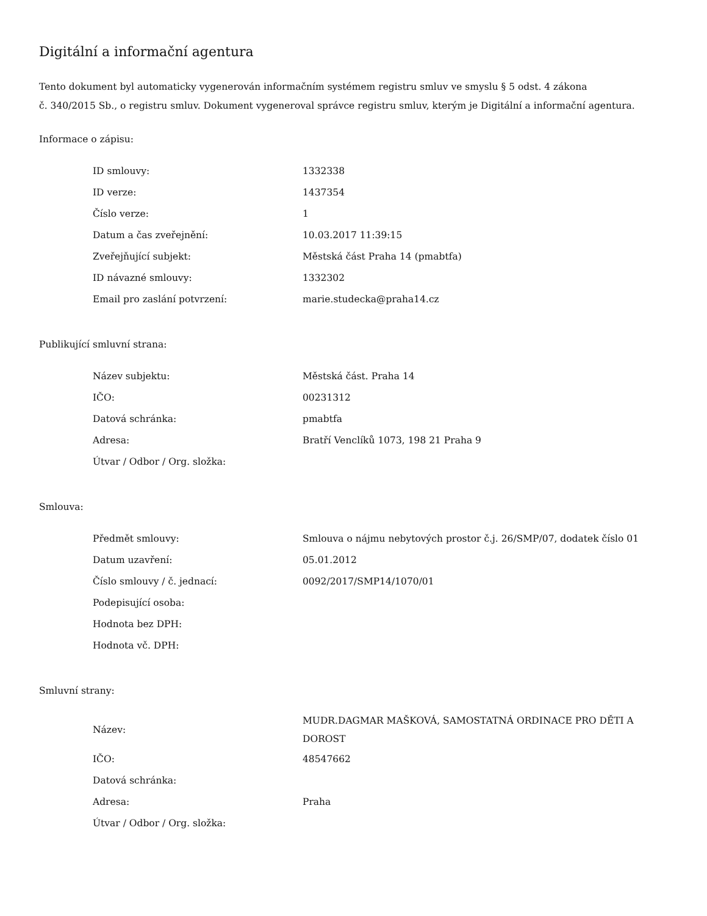Digitální a informační agentura
Tento dokument byl automaticky vygenerován informačním systémem registru smluv ve smyslu § 5 odst. 4 zákona
č. 340/2015 Sb., o registru smluv. Dokument vygeneroval správce registru smluv, kterým je Digitální a informační agentura.
Informace o zápisu:
| ID smlouvy: | 1332338 |
| ID verze: | 1437354 |
| Číslo verze: | 1 |
| Datum a čas zveřejnění: | 10.03.2017 11:39:15 |
| Zveřejňující subjekt: | Městská část Praha 14 (pmabtfa) |
| ID návazné smlouvy: | 1332302 |
| Email pro zaslání potvrzení: | marie.studecka@praha14.cz |
Publikující smluvní strana:
| Název subjektu: | Městská část. Praha 14 |
| IČO: | 00231312 |
| Datová schránka: | pmabtfa |
| Adresa: | Bratří Venclíků 1073, 198 21 Praha 9 |
| Útvar / Odbor / Org. složka: | |
Smlouva:
| Předmět smlouvy: | Smlouva o nájmu nebytových prostor č.j. 26/SMP/07, dodatek číslo 01 |
| Datum uzavření: | 05.01.2012 |
| Číslo smlouvy / č. jednací: | 0092/2017/SMP14/1070/01 |
| Podepisující osoba: | |
| Hodnota bez DPH: | |
| Hodnota vč. DPH: | |
Smluvní strany:
| Název: | MUDR.DAGMAR MAŠKOVÁ, SAMOSTATNÁ ORDINACE PRO DĚTI A DOROST |
| IČO: | 48547662 |
| Datová schránka: | |
| Adresa: | Praha |
| Útvar / Odbor / Org. složka: | |